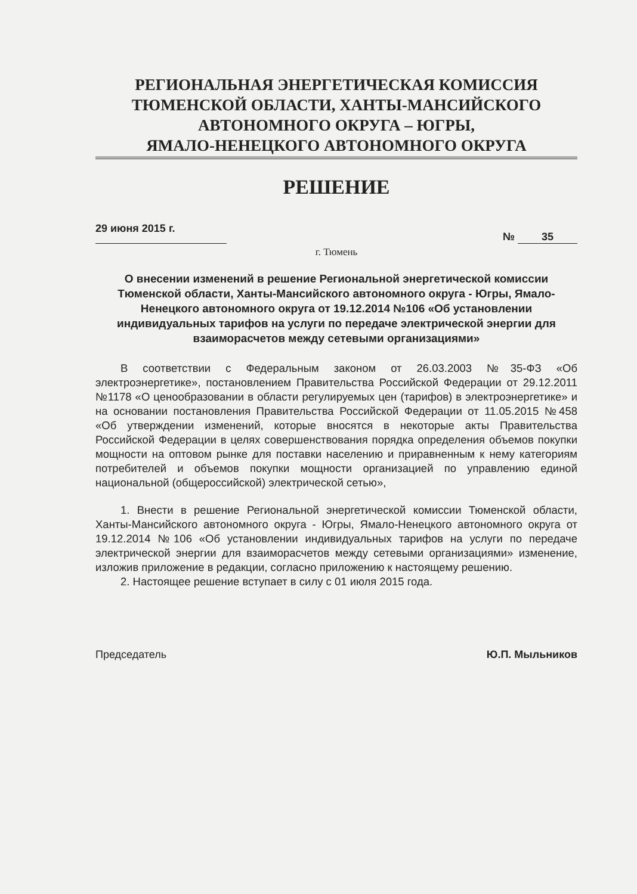РЕГИОНАЛЬНАЯ ЭНЕРГЕТИЧЕСКАЯ КОМИССИЯ
ТЮМЕНСКОЙ ОБЛАСТИ, ХАНТЫ-МАНСИЙСКОГО
АВТОНОМНОГО ОКРУГА – ЮГРЫ,
ЯМАЛО-НЕНЕЦКОГО АВТОНОМНОГО ОКРУГА
РЕШЕНИЕ
29 июня 2015 г. № 35
г. Тюмень
О внесении изменений в решение Региональной энергетической комиссии Тюменской области, Ханты-Мансийского автономного округа - Югры, Ямало-Ненецкого автономного округа от 19.12.2014 №106 «Об установлении индивидуальных тарифов на услуги по передаче электрической энергии для взаиморасчетов между сетевыми организациями»
В соответствии с Федеральным законом от 26.03.2003 №35-ФЗ «Об электроэнергетике», постановлением Правительства Российской Федерации от 29.12.2011 №1178 «О ценообразовании в области регулируемых цен (тарифов) в электроэнергетике» и на основании постановления Правительства Российской Федерации от 11.05.2015 №458 «Об утверждении изменений, которые вносятся в некоторые акты Правительства Российской Федерации в целях совершенствования порядка определения объемов покупки мощности на оптовом рынке для поставки населению и приравненным к нему категориям потребителей и объемов покупки мощности организацией по управлению единой национальной (общероссийской) электрической сетью»,
1. Внести в решение Региональной энергетической комиссии Тюменской области, Ханты-Мансийского автономного округа - Югры, Ямало-Ненецкого автономного округа от 19.12.2014 №106 «Об установлении индивидуальных тарифов на услуги по передаче электрической энергии для взаиморасчетов между сетевыми организациями» изменение, изложив приложение в редакции, согласно приложению к настоящему решению.
2. Настоящее решение вступает в силу с 01 июля 2015 года.
Председатель Ю.П. Мыльников